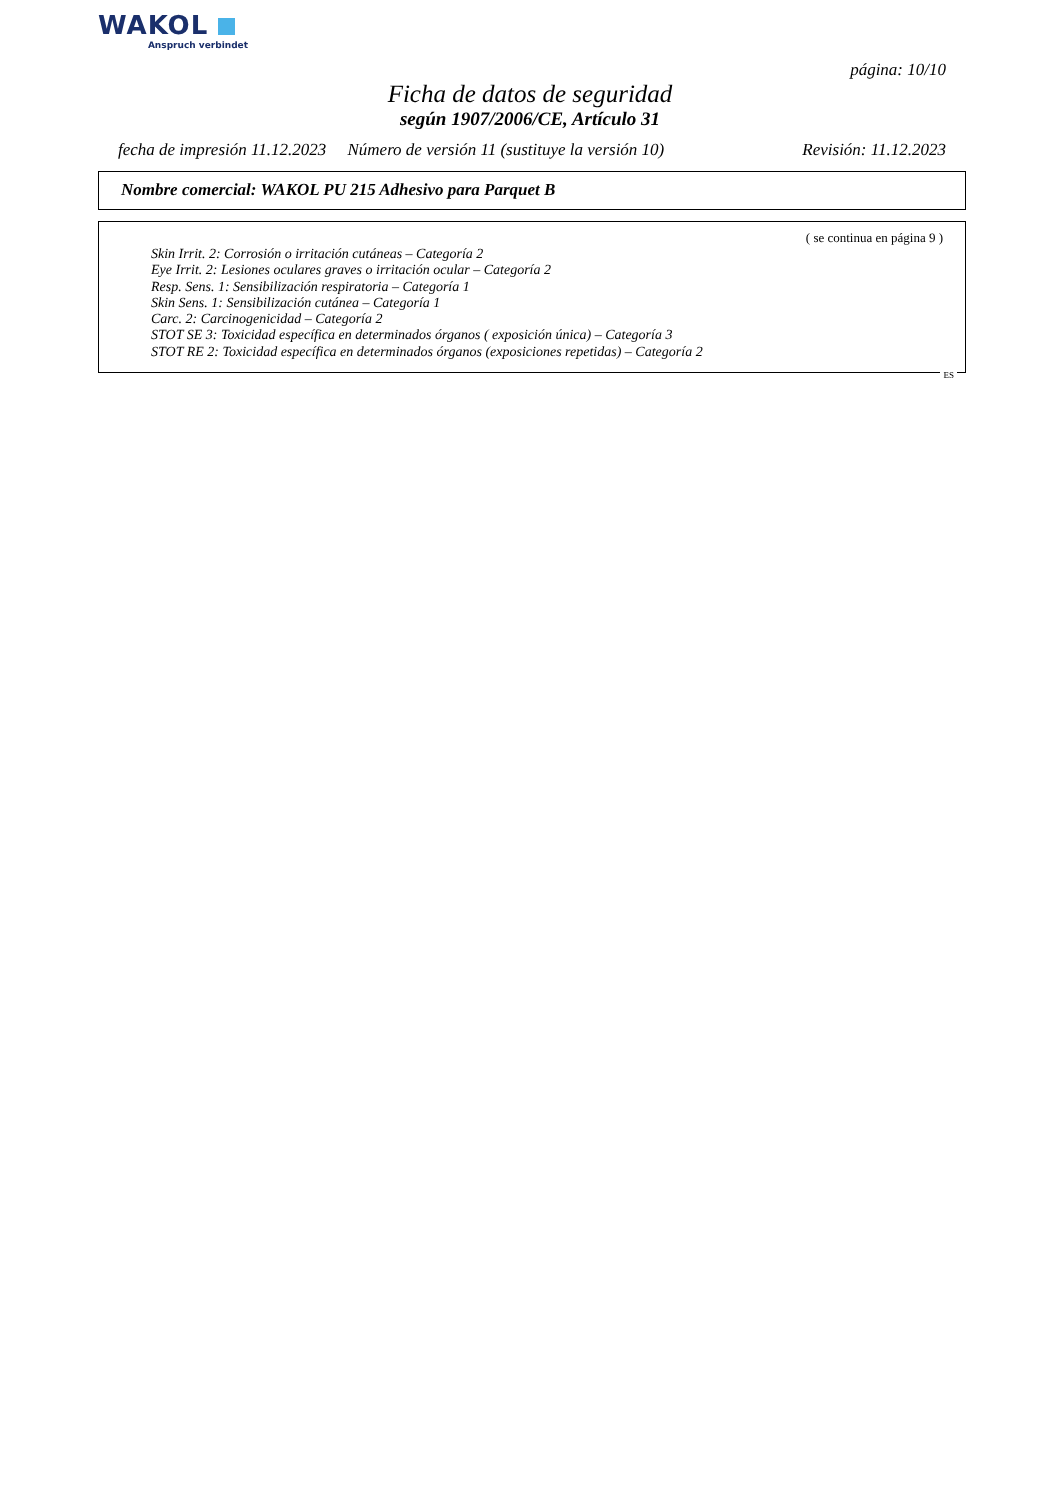WAKOL
Anspruch verbindet
página: 10/10
Ficha de datos de seguridad
según 1907/2006/CE, Artículo 31
fecha de impresión 11.12.2023 Número de versión 11 (sustituye la versión 10) Revisión: 11.12.2023
Nombre comercial: WAKOL PU 215 Adhesivo para Parquet B
( se continua en página 9 )
Skin Irrit. 2: Corrosión o irritación cutáneas – Categoría 2
Eye Irrit. 2: Lesiones oculares graves o irritación ocular – Categoría 2
Resp. Sens. 1: Sensibilización respiratoria – Categoría 1
Skin Sens. 1: Sensibilización cutánea – Categoría 1
Carc. 2: Carcinogenicidad – Categoría 2
STOT SE 3: Toxicidad específica en determinados órganos ( exposición única) – Categoría 3
STOT RE 2: Toxicidad específica en determinados órganos (exposiciones repetidas) – Categoría 2
ES